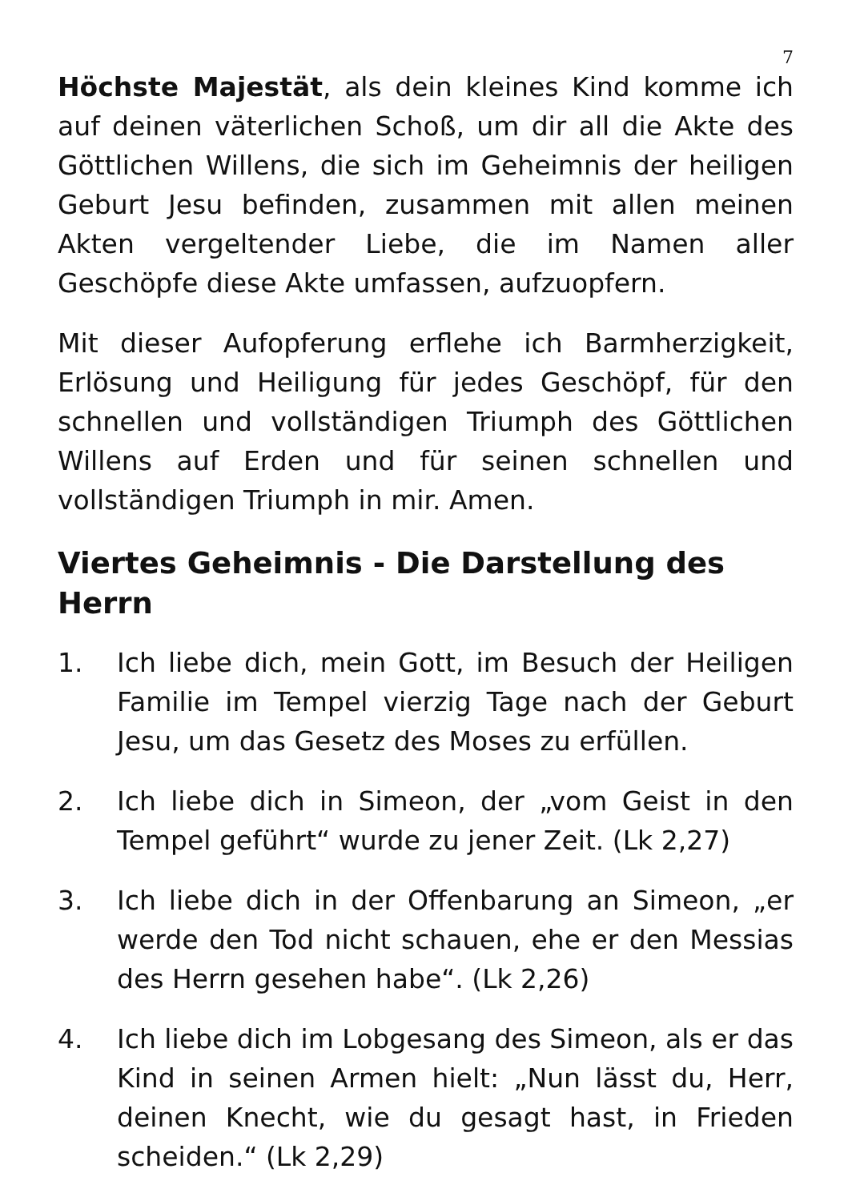7
Höchste Majestät, als dein kleines Kind komme ich auf deinen väterlichen Schoß, um dir all die Akte des Göttlichen Willens, die sich im Geheimnis der heiligen Geburt Jesu befinden, zusammen mit allen meinen Akten vergeltender Liebe, die im Namen aller Geschöpfe diese Akte umfassen, aufzuopfern.
Mit dieser Aufopferung erflehe ich Barmherzigkeit, Erlösung und Heiligung für jedes Geschöpf, für den schnellen und vollständigen Triumph des Göttlichen Willens auf Erden und für seinen schnellen und vollständigen Triumph in mir. Amen.
Viertes Geheimnis - Die Darstellung des Herrn
1. Ich liebe dich, mein Gott, im Besuch der Heiligen Familie im Tempel vierzig Tage nach der Geburt Jesu, um das Gesetz des Moses zu erfüllen.
2. Ich liebe dich in Simeon, der „vom Geist in den Tempel geführt“ wurde zu jener Zeit. (Lk 2,27)
3. Ich liebe dich in der Offenbarung an Simeon, „er werde den Tod nicht schauen, ehe er den Messias des Herrn gesehen habe“. (Lk 2,26)
4. Ich liebe dich im Lobgesang des Simeon, als er das Kind in seinen Armen hielt: „Nun lässt du, Herr, deinen Knecht, wie du gesagt hast, in Frieden scheiden.“ (Lk 2,29)